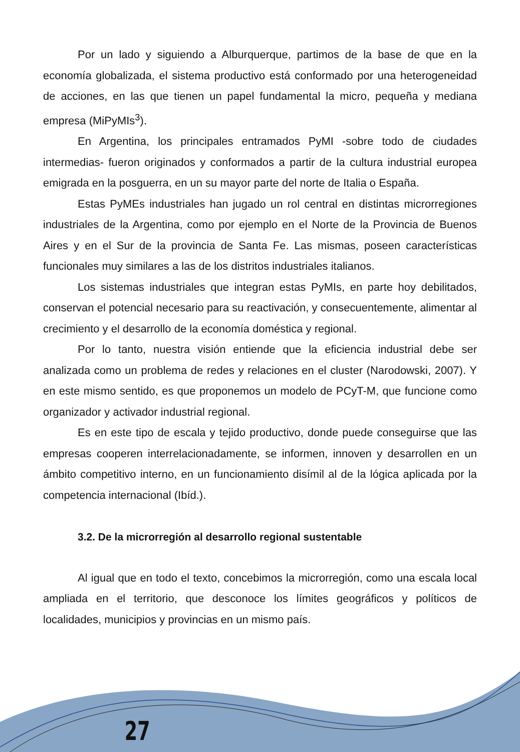27
Por un lado y siguiendo a Alburquerque, partimos de la base de que en la economía globalizada, el sistema productivo está conformado por una heterogeneidad de acciones, en las que tienen un papel fundamental la micro, pequeña y mediana empresa (MiPyMIs<sup>3</sup>).
En Argentina, los principales entramados PyMI -sobre todo de ciudades intermedias- fueron originados y conformados a partir de la cultura industrial europea emigrada en la posguerra, en un su mayor parte del norte de Italia o España.
Estas PyMEs industriales han jugado un rol central en distintas microrregiones industriales de la Argentina, como por ejemplo en el Norte de la Provincia de Buenos Aires y en el Sur de la provincia de Santa Fe. Las mismas, poseen características funcionales muy similares a las de los distritos industriales italianos.
Los sistemas industriales que integran estas PyMIs, en parte hoy debilitados, conservan el potencial necesario para su reactivación, y consecuentemente, alimentar al crecimiento y el desarrollo de la economía doméstica y regional.
Por lo tanto, nuestra visión entiende que la eficiencia industrial debe ser analizada como un problema de redes y relaciones en el cluster (Narodowski, 2007). Y en este mismo sentido, es que proponemos un modelo de PCyT-M, que funcione como organizador y activador industrial regional.
Es en este tipo de escala y tejido productivo, donde puede conseguirse que las empresas cooperen interrelacionadamente, se informen, innoven y desarrollen en un ámbito competitivo interno, en un funcionamiento disímil al de la lógica aplicada por la competencia internacional (Ibíd.).
3.2. De la microrregión al desarrollo regional sustentable
Al igual que en todo el texto, concebimos la microrregión, como una escala local ampliada en el territorio, que desconoce los límites geográficos y políticos de localidades, municipios y provincias en un mismo país.